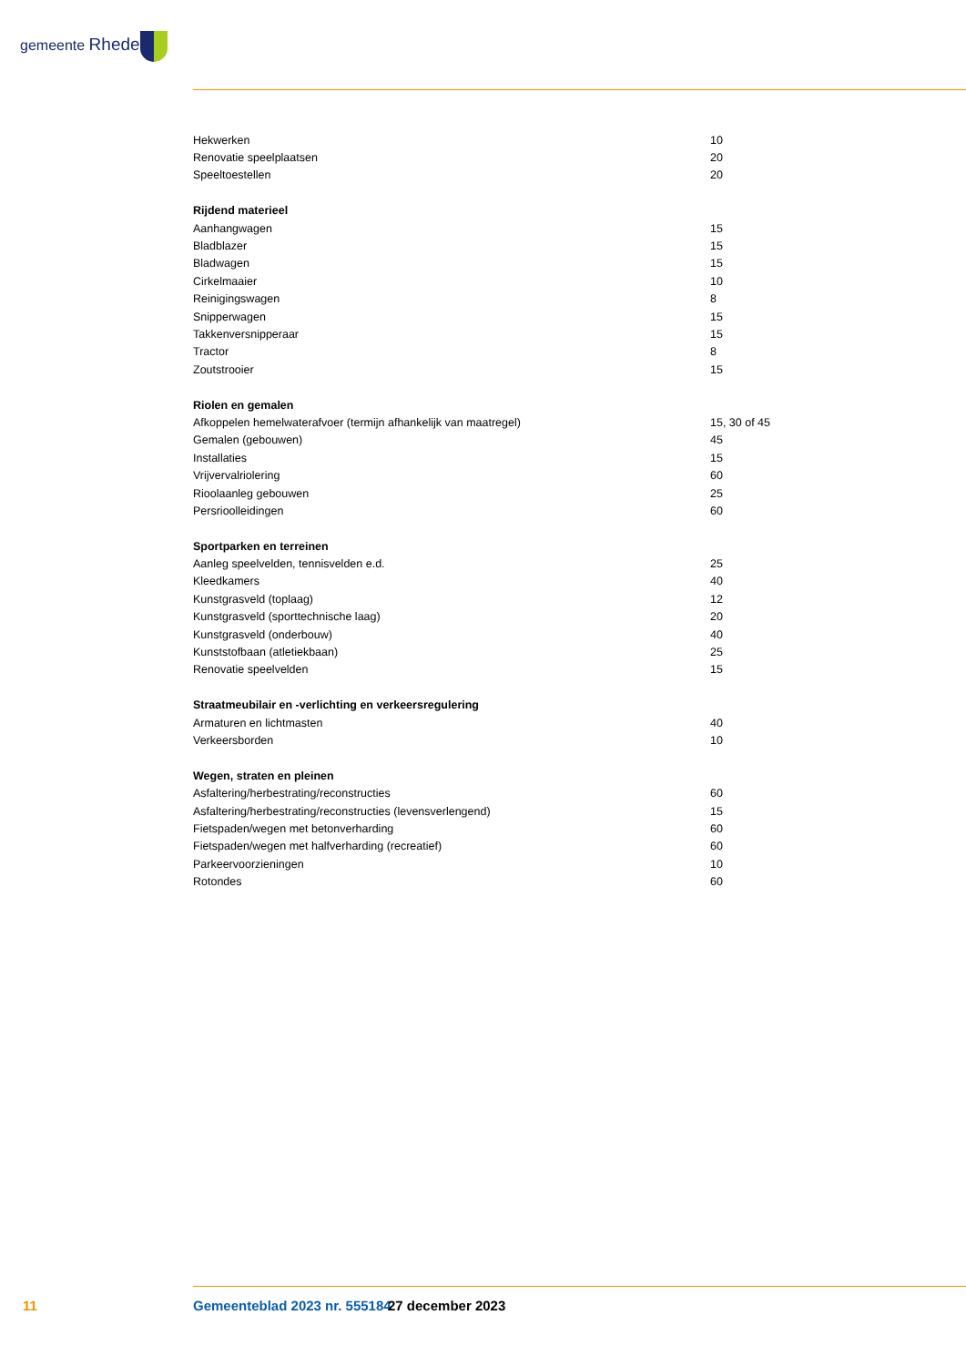gemeente Rheden
| Hekwerken | 10 |
| Renovatie speelplaatsen | 20 |
| Speeltoestellen | 20 |
| Rijdend materieel | |
| Aanhangwagen | 15 |
| Bladblazer | 15 |
| Bladwagen | 15 |
| Cirkelmaaier | 10 |
| Reinigingswagen | 8 |
| Snipperwagen | 15 |
| Takkenversnipperaar | 15 |
| Tractor | 8 |
| Zoutstrooier | 15 |
| Riolen en gemalen | |
| Afkoppelen hemelwaterafvoer (termijn afhankelijk van maatregel) | 15, 30 of 45 |
| Gemalen (gebouwen) | 45 |
| Installaties | 15 |
| Vrijvervalriolering | 60 |
| Rioolaanleg gebouwen | 25 |
| Persrioolleidingen | 60 |
| Sportparken en terreinen | |
| Aanleg speelvelden, tennisvelden e.d. | 25 |
| Kleedkamers | 40 |
| Kunstgrasveld (toplaag) | 12 |
| Kunstgrasveld (sporttechnische laag) | 20 |
| Kunstgrasveld (onderbouw) | 40 |
| Kunststofbaan (atletiekbaan) | 25 |
| Renovatie speelvelden | 15 |
| Straatmeubilair en -verlichting en verkeersregulering | |
| Armaturen en lichtmasten | 40 |
| Verkeersborden | 10 |
| Wegen, straten en pleinen | |
| Asfaltering/herbestrating/reconstructies | 60 |
| Asfaltering/herbestrating/reconstructies (levensverlengend) | 15 |
| Fietspaden/wegen met betonverharding | 60 |
| Fietspaden/wegen met halfverharding (recreatief) | 60 |
| Parkeervoorzieningen | 10 |
| Rotondes | 60 |
11 Gemeenteblad 2023 nr. 555184 27 december 2023